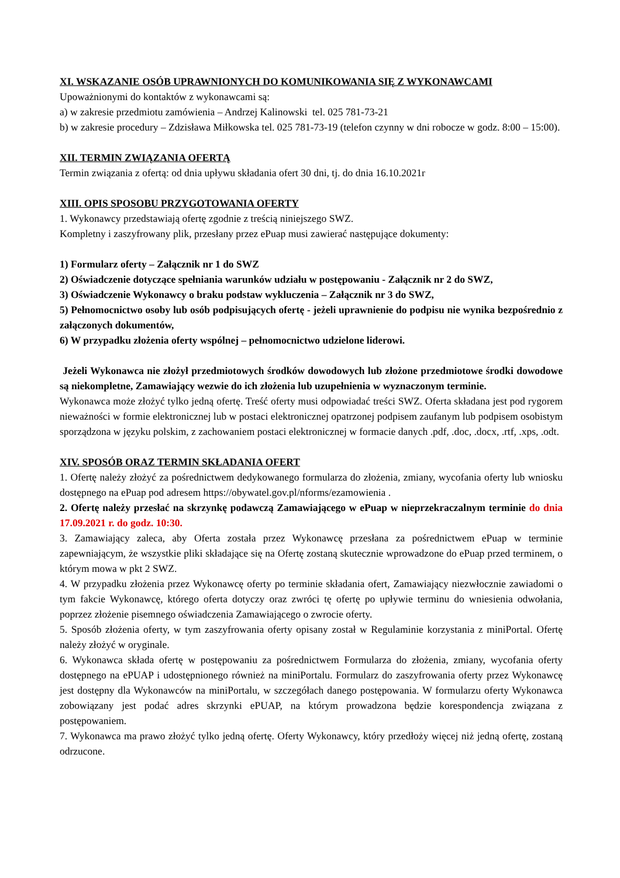XI. WSKAZANIE OSÓB UPRAWNIONYCH DO KOMUNIKOWANIA SIĘ Z WYKONAWCAMI
Upoważnionymi do kontaktów z wykonawcami są:
a) w zakresie przedmiotu zamówienia – Andrzej Kalinowski tel. 025 781-73-21
b) w zakresie procedury – Zdzisława Miłkowska tel. 025 781-73-19 (telefon czynny w dni robocze w godz. 8:00 – 15:00).
XII. TERMIN ZWIĄZANIA OFERTĄ
Termin związania z ofertą: od dnia upływu składania ofert 30 dni, tj. do dnia 16.10.2021r
XIII. OPIS SPOSOBU PRZYGOTOWANIA OFERTY
1. Wykonawcy przedstawiają ofertę zgodnie z treścią niniejszego SWZ.
Kompletny i zaszyfrowany plik, przesłany przez ePuap musi zawierać następujące dokumenty:
1) Formularz oferty – Załącznik nr 1 do SWZ
2) Oświadczenie dotyczące spełniania warunków udziału w postępowaniu - Załącznik nr 2 do SWZ,
3) Oświadczenie Wykonawcy o braku podstaw wykluczenia – Załącznik nr 3 do SWZ,
5) Pełnomocnictwo osoby lub osób podpisujących ofertę - jeżeli uprawnienie do podpisu nie wynika bezpośrednio z załączonych dokumentów,
6) W przypadku złożenia oferty wspólnej – pełnomocnictwo udzielone liderowi.
Jeżeli Wykonawca nie złożył przedmiotowych środków dowodowych lub złożone przedmiotowe środki dowodowe są niekompletne, Zamawiający wezwie do ich złożenia lub uzupełnienia w wyznaczonym terminie.
Wykonawca może złożyć tylko jedną ofertę. Treść oferty musi odpowiadać treści SWZ. Oferta składana jest pod rygorem nieważności w formie elektronicznej lub w postaci elektronicznej opatrzonej podpisem zaufanym lub podpisem osobistym sporządzona w języku polskim, z zachowaniem postaci elektronicznej w formacie danych .pdf, .doc, .docx, .rtf, .xps, .odt.
XIV. SPOSÓB ORAZ TERMIN SKŁADANIA OFERT
1. Ofertę należy złożyć za pośrednictwem dedykowanego formularza do złożenia, zmiany, wycofania oferty lub wniosku dostępnego na ePuap pod adresem https://obywatel.gov.pl/nforms/ezamowienia .
2. Ofertę należy przesłać na skrzynkę podawczą Zamawiającego w ePuap w nieprzekraczalnym terminie do dnia 17.09.2021 r. do godz. 10:30.
3. Zamawiający zaleca, aby Oferta została przez Wykonawcę przesłana za pośrednictwem ePuap w terminie zapewniającym, że wszystkie pliki składające się na Ofertę zostaną skutecznie wprowadzone do ePuap przed terminem, o którym mowa w pkt 2 SWZ.
4. W przypadku złożenia przez Wykonawcę oferty po terminie składania ofert, Zamawiający niezwłocznie zawiadomi o tym fakcie Wykonawcę, którego oferta dotyczy oraz zwróci tę ofertę po upływie terminu do wniesienia odwołania, poprzez złożenie pisemnego oświadczenia Zamawiającego o zwrocie oferty.
5. Sposób złożenia oferty, w tym zaszyfrowania oferty opisany został w Regulaminie korzystania z miniPortal. Ofertę należy złożyć w oryginale.
6. Wykonawca składa ofertę w postępowaniu za pośrednictwem Formularza do złożenia, zmiany, wycofania oferty dostępnego na ePUAP i udostępnionego również na miniPortalu. Formularz do zaszyfrowania oferty przez Wykonawcę jest dostępny dla Wykonawców na miniPortalu, w szczegółach danego postępowania. W formularzu oferty Wykonawca zobowiązany jest podać adres skrzynki ePUAP, na którym prowadzona będzie korespondencja związana z postępowaniem.
7. Wykonawca ma prawo złożyć tylko jedną ofertę. Oferty Wykonawcy, który przedłoży więcej niż jedną ofertę, zostaną odrzucone.